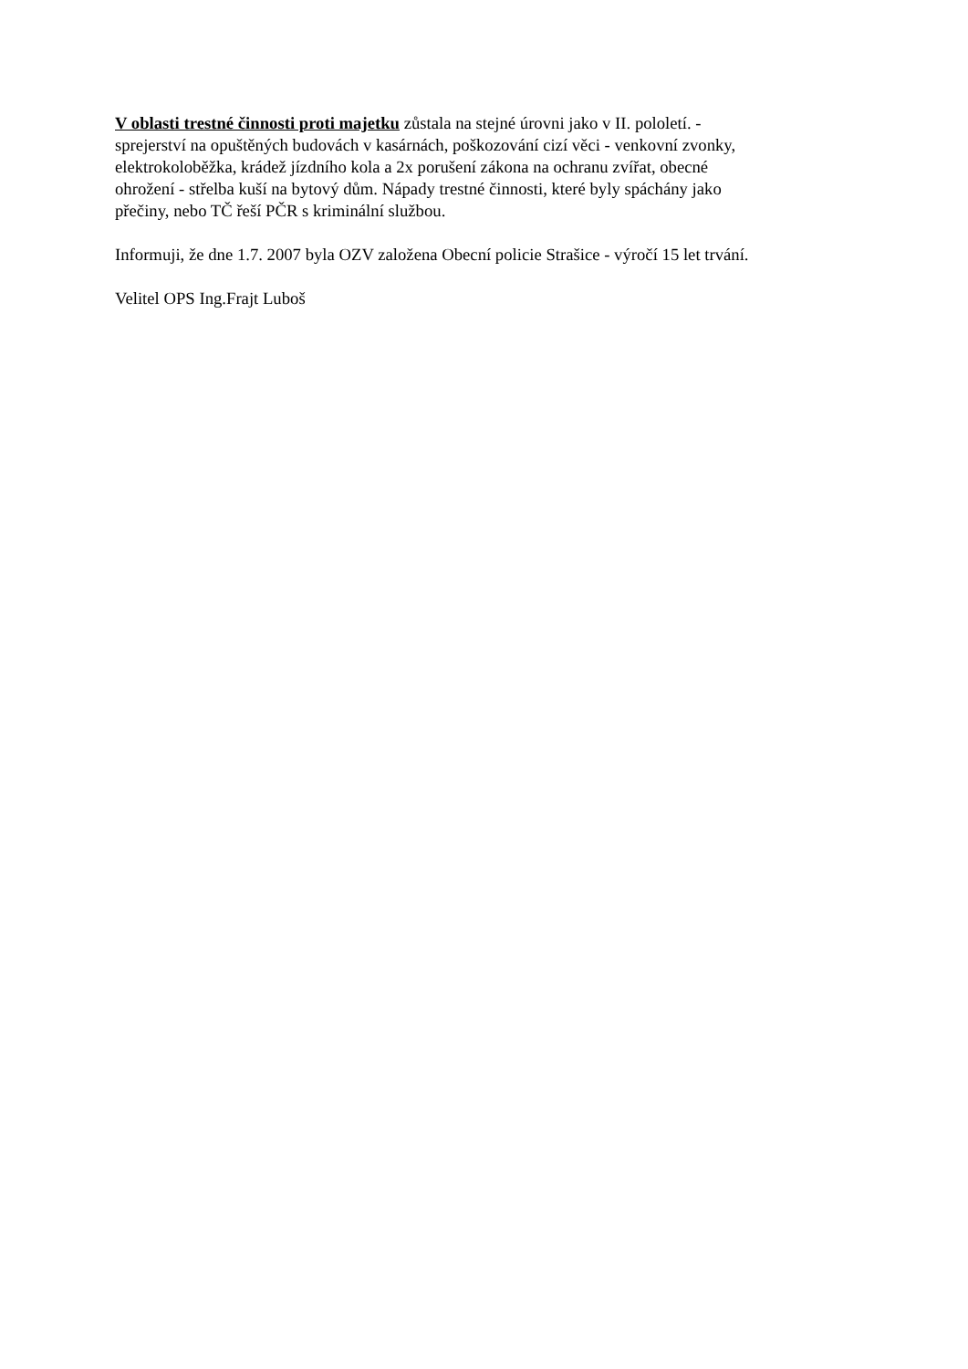V oblasti trestné činnosti proti majetku zůstala na stejné úrovni jako v II. pololetí. -
sprejerství na opuštěných budovách v kasárnách, poškozování cizí věci - venkovní zvonky,
elektrokoloběžka, krádež jízdního kola a 2x porušení zákona na ochranu zvířat, obecné
ohrožení - střelba kuší na bytový dům. Nápady trestné činnosti, které byly spáchány jako
přečiny, nebo TČ řeší PČR s kriminální službou.
Informuji, že dne 1.7. 2007 byla OZV založena Obecní policie Strašice - výročí 15 let trvání.
Velitel OPS Ing.Frajt Luboš